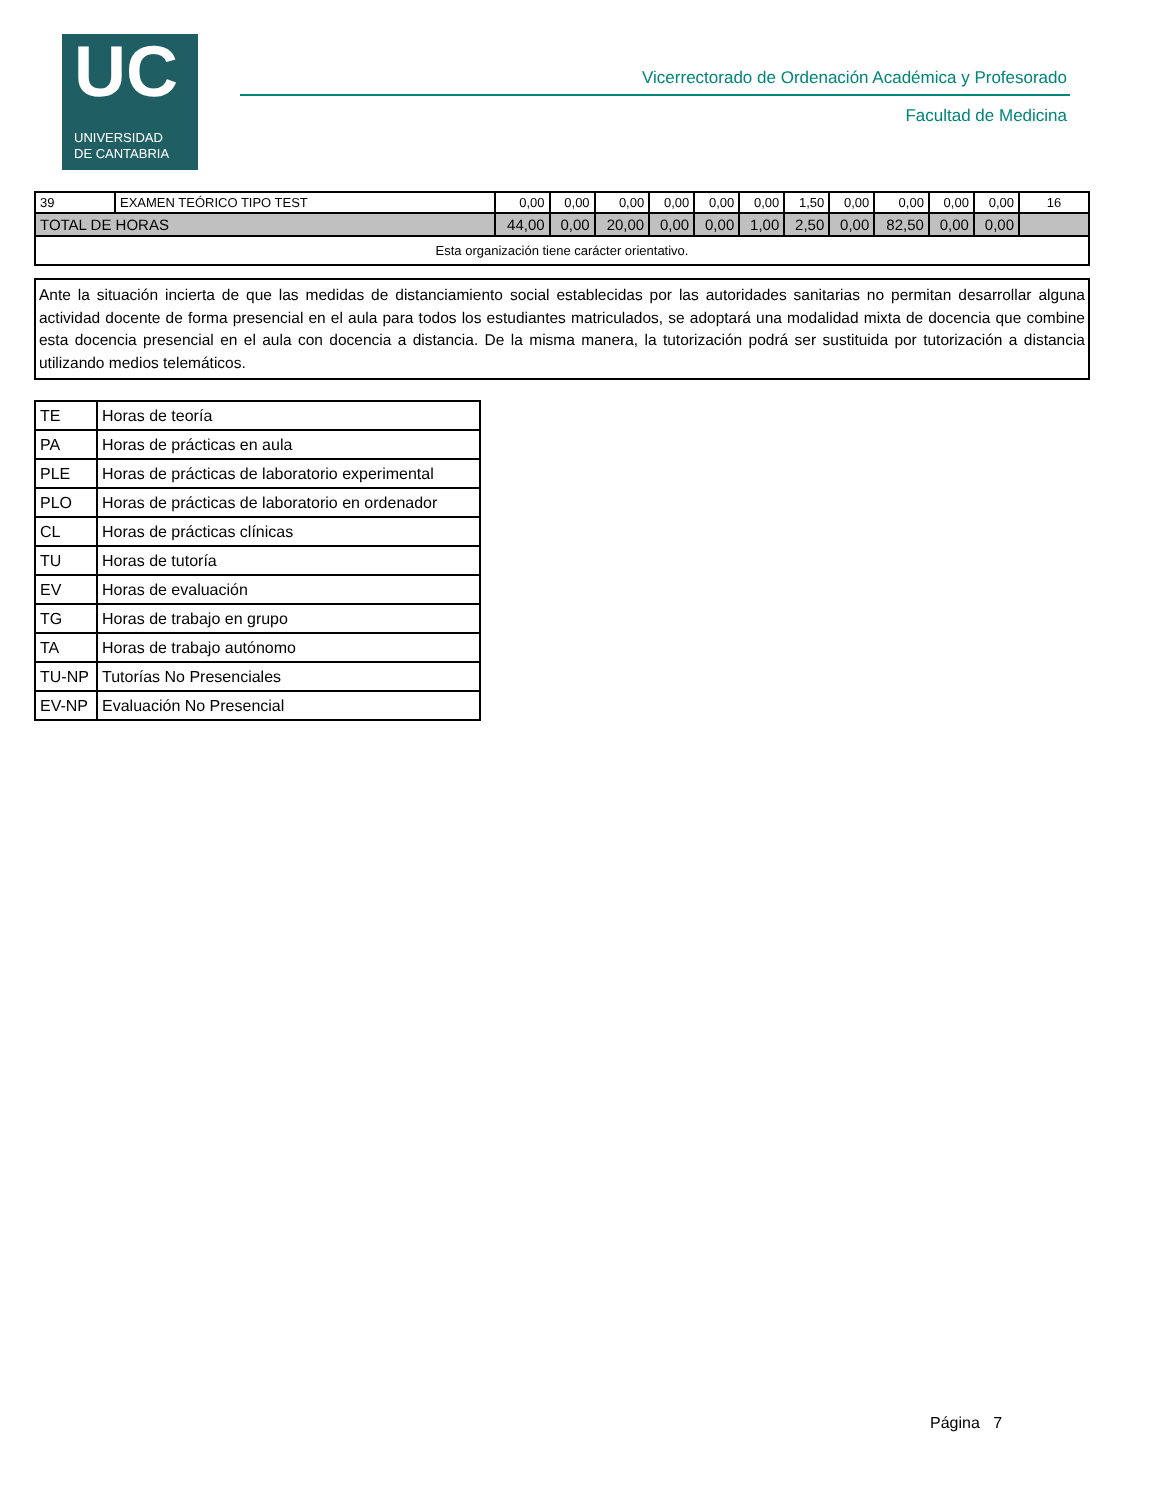UC
UNIVERSIDAD
DE CANTABRIA
Vicerrectorado de Ordenación Académica y Profesorado
Facultad de Medicina
| 39 | EXAMEN TEÓRICO TIPO TEST | 0,00 | 0,00 | 0,00 | 0,00 | 0,00 | 0,00 | 1,50 | 0,00 | 0,00 | 0,00 | 0,00 | 16 |
| TOTAL DE HORAS | | 44,00 | 0,00 | 20,00 | 0,00 | 0,00 | 1,00 | 2,50 | 0,00 | 82,50 | 0,00 | 0,00 | |
| Esta organización tiene carácter orientativo. | | | | | | | | | | | | | |
Ante la situación incierta de que las medidas de distanciamiento social establecidas por las autoridades sanitarias no permitan desarrollar alguna actividad docente de forma presencial en el aula para todos los estudiantes matriculados, se adoptará una modalidad mixta de docencia que combine esta docencia presencial en el aula con docencia a distancia. De la misma manera, la tutorización podrá ser sustituida por tutorización a distancia utilizando medios telemáticos.
| TE | Horas de teoría |
| PA | Horas de prácticas en aula |
| PLE | Horas de prácticas de laboratorio experimental |
| PLO | Horas de prácticas de laboratorio en ordenador |
| CL | Horas de prácticas clínicas |
| TU | Horas de tutoría |
| EV | Horas de evaluación |
| TG | Horas de trabajo en grupo |
| TA | Horas de trabajo autónomo |
| TU-NP | Tutorías No Presenciales |
| EV-NP | Evaluación No Presencial |
Página 7